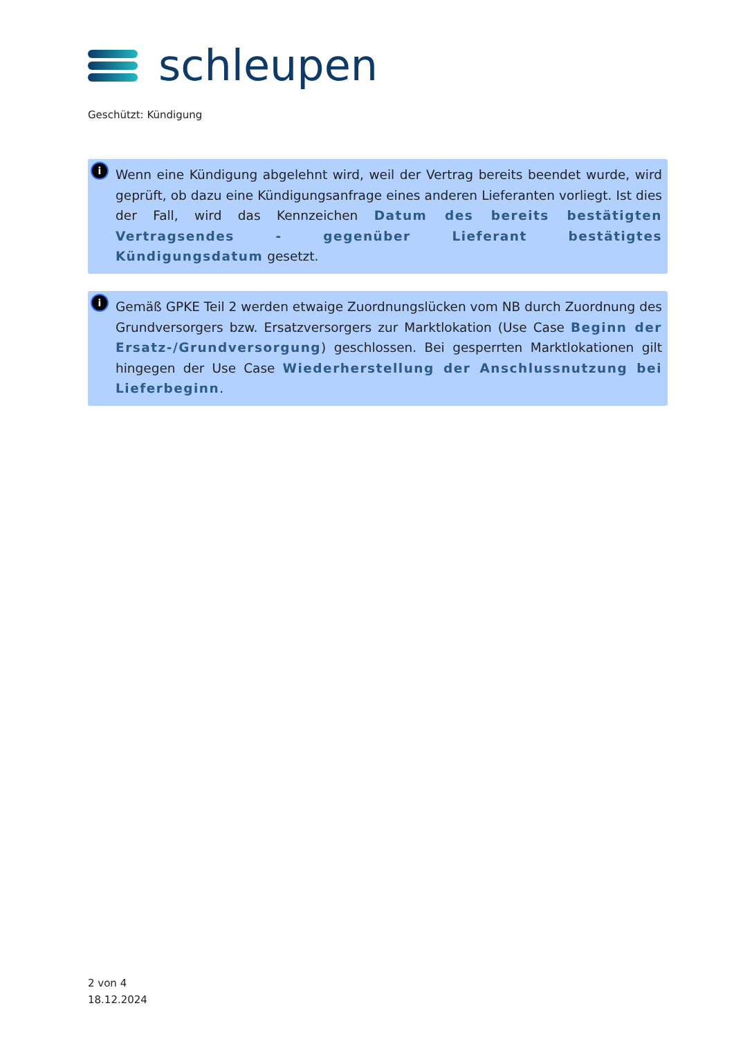schleupen
Geschützt: Kündigung
i
Wenn eine Kündigung abgelehnt wird, weil der Vertrag bereits beendet wurde, wird geprüft, ob dazu eine Kündigungsanfrage eines anderen Lieferanten vorliegt. Ist dies der Fall, wird das Kennzeichen Datum des bereits bestätigten Vertragsendes - gegenüber Lieferant bestätigtes Kündigungsdatum gesetzt.
i
Gemäß GPKE Teil 2 werden etwaige Zuordnungslücken vom NB durch Zuordnung des Grundversorgers bzw. Ersatzversorgers zur Marktlokation (Use Case Beginn der Ersatz-/Grundversorgung) geschlossen. Bei gesperrten Marktlokationen gilt hingegen der Use Case Wiederherstellung der Anschlussnutzung bei Lieferbeginn.
2 von 4
18.12.2024